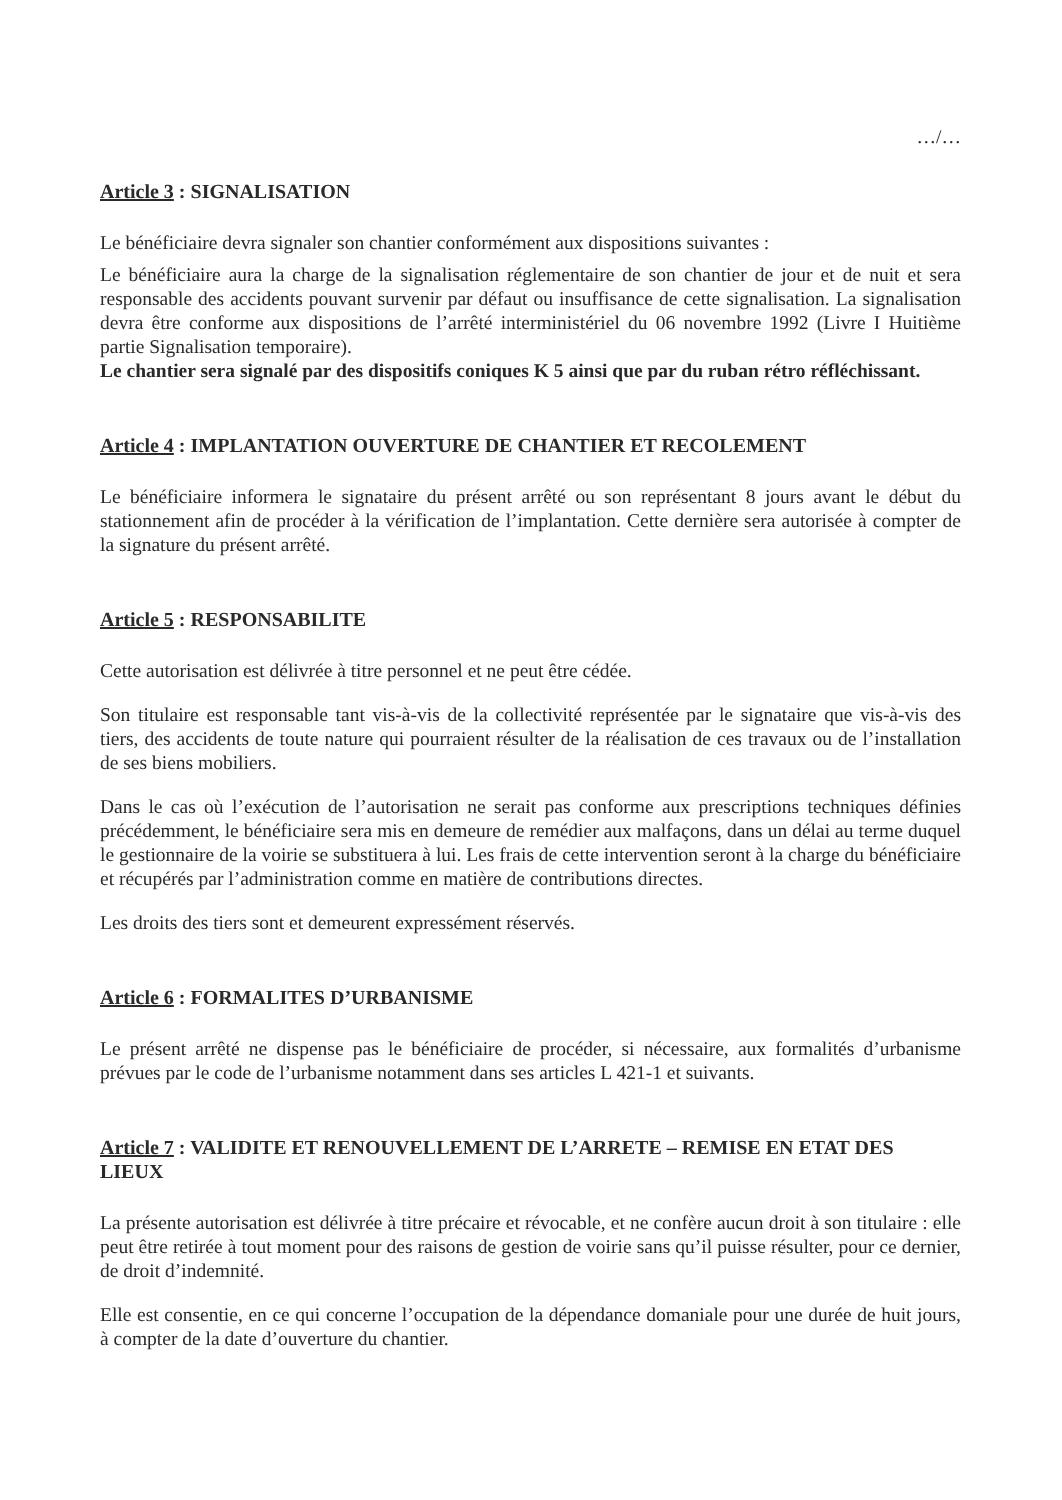…/…
Article 3 : SIGNALISATION
Le bénéficiaire devra signaler son chantier conformément aux dispositions suivantes :
Le bénéficiaire aura la charge de la signalisation réglementaire de son chantier de jour et de nuit et sera responsable des accidents pouvant survenir par défaut ou insuffisance de cette signalisation. La signalisation devra être conforme aux dispositions de l’arrêté interministériel du 06 novembre 1992 (Livre I Huitième partie Signalisation temporaire).
Le chantier sera signalé par des dispositifs coniques K 5 ainsi que par du ruban rétro réfléchissant.
Article 4 : IMPLANTATION OUVERTURE DE CHANTIER ET RECOLEMENT
Le bénéficiaire informera le signataire du présent arrêté ou son représentant 8 jours avant le début du stationnement afin de procéder à la vérification de l’implantation. Cette dernière sera autorisée à compter de la signature du présent arrêté.
Article 5 : RESPONSABILITE
Cette autorisation est délivrée à titre personnel et ne peut être cédée.
Son titulaire est responsable tant vis-à-vis de la collectivité représentée par le signataire que vis-à-vis des tiers, des accidents de toute nature qui pourraient résulter de la réalisation de ces travaux ou de l’installation de ses biens mobiliers.
Dans le cas où l’exécution de l’autorisation ne serait pas conforme aux prescriptions techniques définies précédemment, le bénéficiaire sera mis en demeure de remédier aux malfaçons, dans un délai au terme duquel le gestionnaire de la voirie se substituera à lui. Les frais de cette intervention seront à la charge du bénéficiaire et récupérés par l’administration comme en matière de contributions directes.
Les droits des tiers sont et demeurent expressément réservés.
Article 6 : FORMALITES D’URBANISME
Le présent arrêté ne dispense pas le bénéficiaire de procéder, si nécessaire, aux formalités d’urbanisme prévues par le code de l’urbanisme notamment dans ses articles L 421-1 et suivants.
Article 7 : VALIDITE ET RENOUVELLEMENT DE L’ARRETE – REMISE EN ETAT DES LIEUX
La présente autorisation est délivrée à titre précaire et révocable, et ne confère aucun droit à son titulaire : elle peut être retirée à tout moment pour des raisons de gestion de voirie sans qu’il puisse résulter, pour ce dernier, de droit d’indemnité.
Elle est consentie, en ce qui concerne l’occupation de la dépendance domaniale pour une durée de huit jours, à compter de la date d’ouverture du chantier.